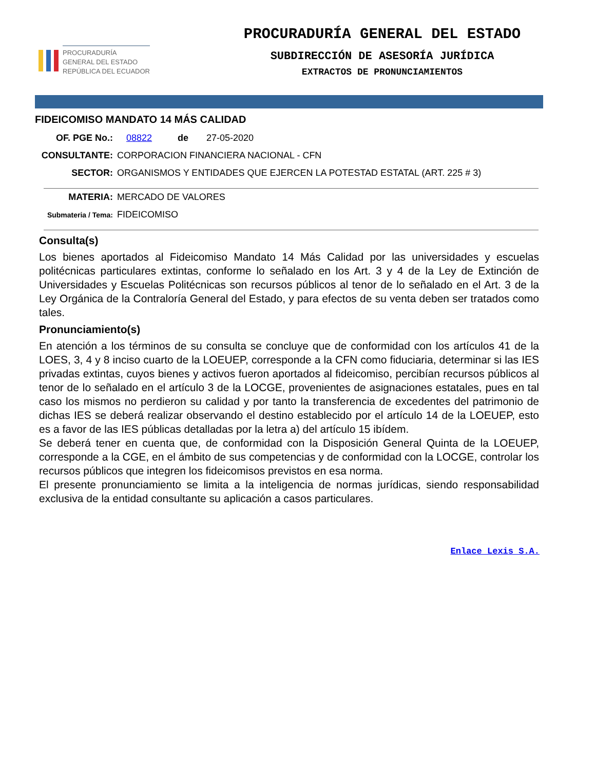PROCURADURÍA
GENERAL DEL ESTADO
REPÚBLICA DEL ECUADOR
PROCURADURÍA GENERAL DEL ESTADO
SUBDIRECCIÓN DE ASESORÍA JURÍDICA
EXTRACTOS DE PRONUNCIAMIENTOS
FIDEICOMISO MANDATO 14 MÁS CALIDAD
OF. PGE No.: 08822 de 27-05-2020
CONSULTANTE: CORPORACION FINANCIERA NACIONAL - CFN
SECTOR: ORGANISMOS Y ENTIDADES QUE EJERCEN LA POTESTAD ESTATAL (ART. 225 # 3)
MATERIA: MERCADO DE VALORES
Submateria / Tema: FIDEICOMISO
Consulta(s)
Los bienes aportados al Fideicomiso Mandato 14 Más Calidad por las universidades y escuelas politécnicas particulares extintas, conforme lo señalado en los Art. 3 y 4 de la Ley de Extinción de Universidades y Escuelas Politécnicas son recursos públicos al tenor de lo señalado en el Art. 3 de la Ley Orgánica de la Contraloría General del Estado, y para efectos de su venta deben ser tratados como tales.
Pronunciamiento(s)
En atención a los términos de su consulta se concluye que de conformidad con los artículos 41 de la LOES, 3, 4 y 8 inciso cuarto de la LOEUEP, corresponde a la CFN como fiduciaria, determinar si las IES privadas extintas, cuyos bienes y activos fueron aportados al fideicomiso, percibían recursos públicos al tenor de lo señalado en el artículo 3 de la LOCGE, provenientes de asignaciones estatales, pues en tal caso los mismos no perdieron su calidad y por tanto la transferencia de excedentes del patrimonio de dichas IES se deberá realizar observando el destino establecido por el artículo 14 de la LOEUEP, esto es a favor de las IES públicas detalladas por la letra a) del artículo 15 ibídem.
Se deberá tener en cuenta que, de conformidad con la Disposición General Quinta de la LOEUEP, corresponde a la CGE, en el ámbito de sus competencias y de conformidad con la LOCGE, controlar los recursos públicos que integren los fideicomisos previstos en esa norma.
El presente pronunciamiento se limita a la inteligencia de normas jurídicas, siendo responsabilidad exclusiva de la entidad consultante su aplicación a casos particulares.
Enlace Lexis S.A.